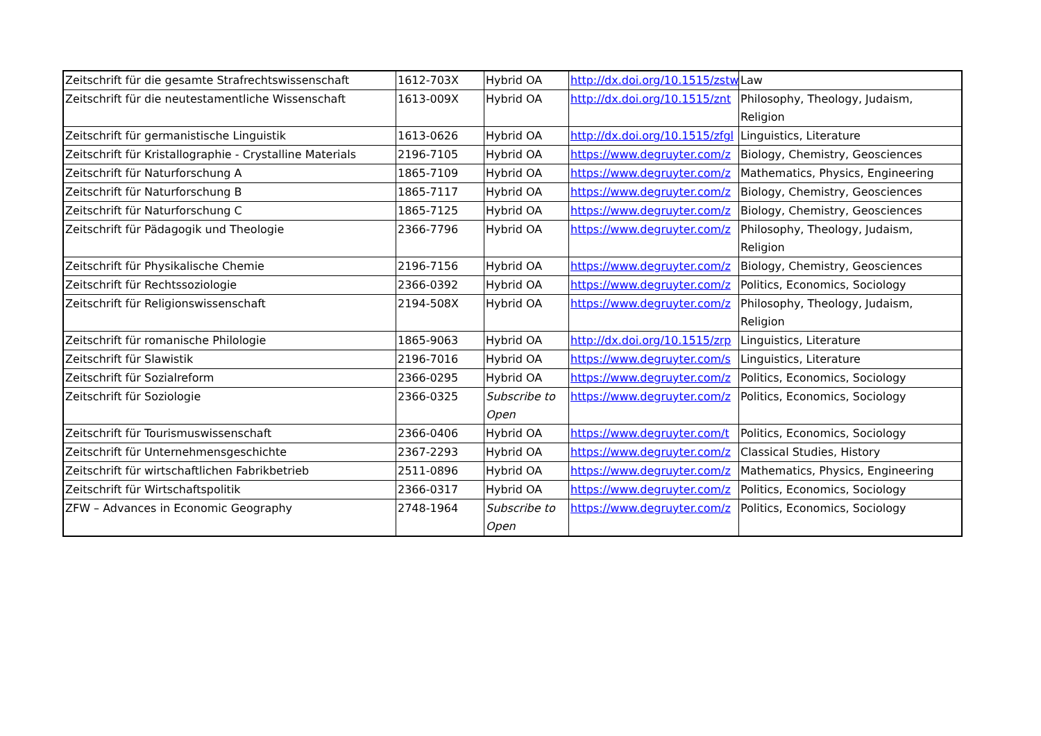| Zeitschrift für die gesamte Strafrechtswissenschaft | 1612-703X | Hybrid OA | http://dx.doi.org/10.1515/zstw | Law |
| Zeitschrift für die neutestamentliche Wissenschaft | 1613-009X | Hybrid OA | http://dx.doi.org/10.1515/znt | Philosophy, Theology, Judaism, Religion |
| Zeitschrift für germanistische Linguistik | 1613-0626 | Hybrid OA | http://dx.doi.org/10.1515/zfgl | Linguistics, Literature |
| Zeitschrift für Kristallographie - Crystalline Materials | 2196-7105 | Hybrid OA | https://www.degruyter.com/z | Biology, Chemistry, Geosciences |
| Zeitschrift für Naturforschung A | 1865-7109 | Hybrid OA | https://www.degruyter.com/z | Mathematics, Physics, Engineering |
| Zeitschrift für Naturforschung B | 1865-7117 | Hybrid OA | https://www.degruyter.com/z | Biology, Chemistry, Geosciences |
| Zeitschrift für Naturforschung C | 1865-7125 | Hybrid OA | https://www.degruyter.com/z | Biology, Chemistry, Geosciences |
| Zeitschrift für Pädagogik und Theologie | 2366-7796 | Hybrid OA | https://www.degruyter.com/z | Philosophy, Theology, Judaism, Religion |
| Zeitschrift für Physikalische Chemie | 2196-7156 | Hybrid OA | https://www.degruyter.com/z | Biology, Chemistry, Geosciences |
| Zeitschrift für Rechtssoziologie | 2366-0392 | Hybrid OA | https://www.degruyter.com/z | Politics, Economics, Sociology |
| Zeitschrift für Religionswissenschaft | 2194-508X | Hybrid OA | https://www.degruyter.com/z | Philosophy, Theology, Judaism, Religion |
| Zeitschrift für romanische Philologie | 1865-9063 | Hybrid OA | http://dx.doi.org/10.1515/zrp | Linguistics, Literature |
| Zeitschrift für Slawistik | 2196-7016 | Hybrid OA | https://www.degruyter.com/s | Linguistics, Literature |
| Zeitschrift für Sozialreform | 2366-0295 | Hybrid OA | https://www.degruyter.com/z | Politics, Economics, Sociology |
| Zeitschrift für Soziologie | 2366-0325 | Subscribe to Open | https://www.degruyter.com/z | Politics, Economics, Sociology |
| Zeitschrift für Tourismuswissenschaft | 2366-0406 | Hybrid OA | https://www.degruyter.com/t | Politics, Economics, Sociology |
| Zeitschrift für Unternehmensgeschichte | 2367-2293 | Hybrid OA | https://www.degruyter.com/z | Classical Studies, History |
| Zeitschrift für wirtschaftlichen Fabrikbetrieb | 2511-0896 | Hybrid OA | https://www.degruyter.com/z | Mathematics, Physics, Engineering |
| Zeitschrift für Wirtschaftspolitik | 2366-0317 | Hybrid OA | https://www.degruyter.com/z | Politics, Economics, Sociology |
| ZFW – Advances in Economic Geography | 2748-1964 | Subscribe to Open | https://www.degruyter.com/z | Politics, Economics, Sociology |